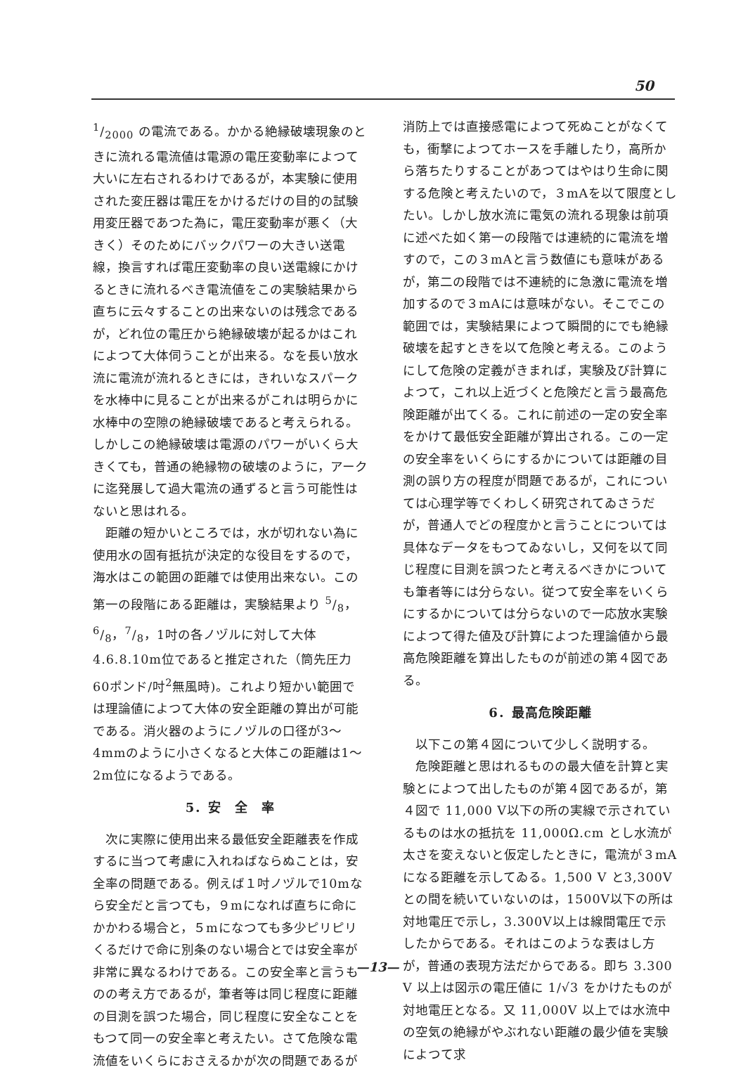50
1/2000 の電流である。かかる絶縁破壊現象のときに流れる電流値は電源の電圧変動率によつて大いに左右されるわけであるが，本実験に使用された変圧器は電圧をかけるだけの目的の試験用変圧器であつた為に，電圧変動率が悪く（大きく）そのためにバックパワーの大きい送電線，換言すれば電圧変動率の良い送電線にかけるときに流れるべき電流値をこの実験結果から直ちに云々することの出来ないのは残念であるが，どれ位の電圧から絶縁破壊が起るかはこれによつて大体伺うことが出来る。なを長い放水流に電流が流れるときには，きれいなスパークを水棒中に見ることが出来るがこれは明らかに水棒中の空隙の絶縁破壊であると考えられる。しかしこの絶縁破壊は電源のパワーがいくら大きくても，普通の絶縁物の破壊のように，アークに迄発展して過大電流の通ずると言う可能性はないと思はれる。
距離の短かいところでは，水が切れない為に使用水の固有抵抗が決定的な役目をするので，海水はこの範囲の距離では使用出来ない。この第一の段階にある距離は，実験結果より 5/8，6/8，7/8，1吋の各ノヅルに対して大体 4.6.8.10m位であると推定された（筒先圧力60ポンド/吋<sup>2</sup>無風時)。これより短かい範囲では理論値によつて大体の安全距離の算出が可能である。消火器のようにノヅルの口径が3～4mmのように小さくなると大体この距離は1～2m位になるようである。
5．安　全　率
次に実際に使用出来る最低安全距離表を作成するに当つて考慮に入れねばならぬことは，安全率の問題である。例えば１吋ノヅルで10mなら安全だと言つても，９mになれば直ちに命にかかわる場合と，５mになつても多少ピリピリくるだけで命に別条のない場合とでは安全率が非常に異なるわけである。この安全率と言うものの考え方であるが，筆者等は同じ程度に距離の目測を誤つた場合，同じ程度に安全なことをもつて同一の安全率と考えたい。さて危険な電流値をいくらにおさえるかが次の問題であるが
消防上では直接感電によつて死ぬことがなくても，衝撃によつてホースを手離したり，高所から落ちたりすることがあつてはやはり生命に関する危険と考えたいので，３mAを以て限度としたい。しかし放水流に電気の流れる現象は前項に述べた如く第一の段階では連続的に電流を増すので，この３mAと言う数値にも意味があるが，第二の段階では不連続的に急激に電流を増加するので３mAには意味がない。そこでこの範囲では，実験結果によつて瞬間的にでも絶縁破壊を起すときを以て危険と考える。このようにして危険の定義がきまれば，実験及び計算によつて，これ以上近づくと危険だと言う最高危険距離が出てくる。これに前述の一定の安全率をかけて最低安全距離が算出される。この一定の安全率をいくらにするかについては距離の目測の誤り方の程度が問題であるが，これについては心理学等でくわしく研究されてゐさうだが，普通人でどの程度かと言うことについては具体なデータをもつてゐないし，又何を以て同じ程度に目測を誤つたと考えるべきかについても筆者等には分らない。従つて安全率をいくらにするかについては分らないので一応放水実験によつて得た値及び計算によつた理論値から最高危険距離を算出したものが前述の第４図である。
6．最高危険距離
以下この第４図について少しく説明する。
危険距離と思はれるものの最大値を計算と実験とによつて出したものが第４図であるが，第４図で 11,000 V以下の所の実線で示されているものは水の抵抗を 11,000Ω.cm とし水流が太さを変えないと仮定したときに，電流が３mAになる距離を示してゐる。1,500 V と3,300Vとの間を続いていないのは，1500V以下の所は対地電圧で示し，3.300V以上は線間電圧で示したからである。それはこのような表はし方が，普通の表現方法だからである。即ち 3.300 V 以上は図示の電圧値に 1/√3 をかけたものが対地電圧となる。又 11,000V 以上では水流中の空気の絶縁がやぶれない距離の最少値を実験によつて求
—13—